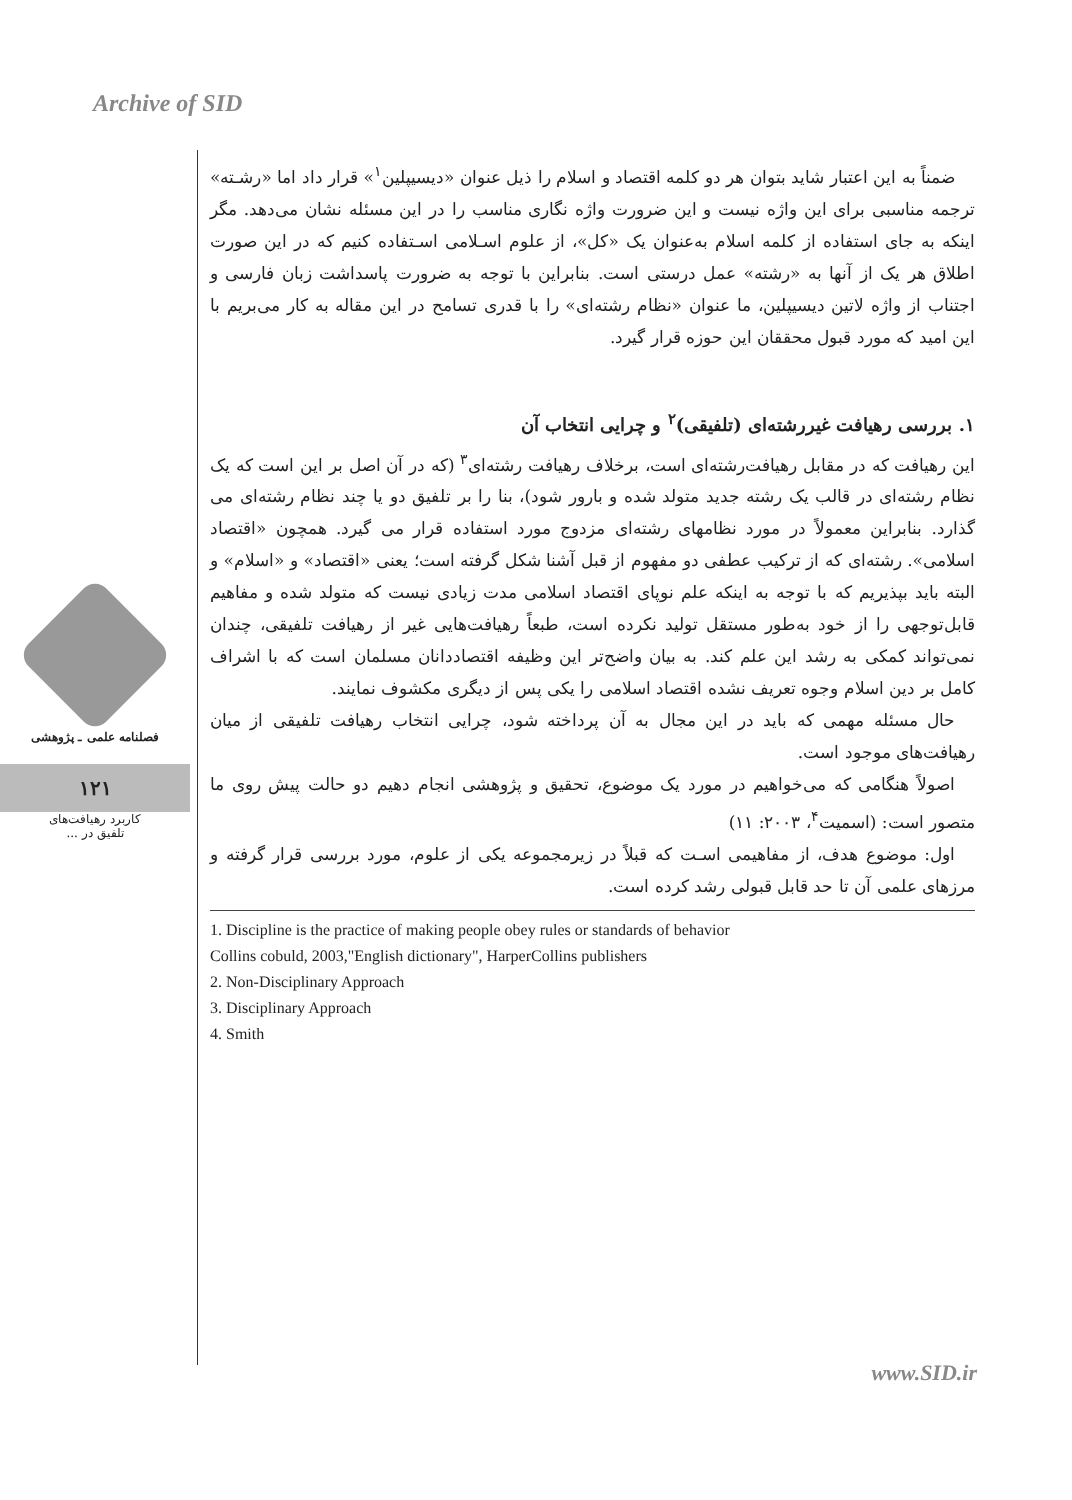Archive of SID
فصلنامه علمی ـ پژوهشی
۱۲۱
کاربرد رهیافت‌های
تلفیق در ...
ضمناً به این اعتبار شاید بتوان هر دو کلمه اقتصاد و اسلام را ذیل عنوان «دیسیپلین<sup>۱</sup>» قرار داد اما «رشـته» ترجمه مناسبی برای این واژه نیست و این ضرورت واژه نگاری مناسب را در این مسئله نشان می‌دهد. مگر اینکه به جای استفاده از کلمه اسلام به‌عنوان یک «کل»، از علوم اسـلامی اسـتفاده کنیم که در این صورت اطلاق هر یک از آنها به «رشته» عمل درستی است. بنابراین با توجه به ضرورت پاسداشت زبان فارسی و اجتناب از واژه لاتین دیسیپلین، ما عنوان «نظام رشته‌ای» را با قدری تسامح در این مقاله به کار می‌بریم با این امید که مورد قبول محققان این حوزه قرار گیرد.
۱. بررسی رهیافت غیررشته‌ای (تلفیقی)<sup>۲</sup> و چرایی انتخاب آن
این رهیافت که در مقابل رهیافت‌رشته‌ای است، برخلاف رهیافت رشته‌ای<sup>۳</sup> (که در آن اصل بر این است که یک نظام رشته‌ای در قالب یک رشته جدید متولد شده و بارور شود)، بنا را بر تلفیق دو یا چند نظام رشته‌ای می گذارد. بنابراین معمولاً در مورد نظامهای رشته‌ای مزدوج مورد استفاده قرار می گیرد. همچون «اقتصاد اسلامی». رشته‌ای که از ترکیب عطفی دو مفهوم از قبل آشنا شکل گرفته است؛ یعنی «اقتصاد» و «اسلام» و البته باید بپذیریم که با توجه به اینکه علم نوپای اقتصاد اسلامی مدت زیادی نیست که متولد شده و مفاهیم قابل‌توجهی را از خود به‌طور مستقل تولید نکرده است، طبعاً رهیافت‌هایی غیر از رهیافت تلفیقی، چندان نمی‌تواند کمکی به رشد این علم کند. به بیان واضح‌تر این وظیفه اقتصاددانان مسلمان است که با اشراف کامل بر دین اسلام وجوه تعریف نشده اقتصاد اسلامی را یکی پس از دیگری مکشوف نمایند.
حال مسئله مهمی که باید در این مجال به آن پرداخته شود، چرایی انتخاب رهیافت تلفیقی از میان رهیافت‌های موجود است.
اصولاً هنگامی که می‌خواهیم در مورد یک موضوع، تحقیق و پژوهشی انجام دهیم دو حالت پیش روی ما متصور است: (اسمیت<sup>۴</sup>، ۲۰۰۳: ۱۱)
اول: موضوع هدف، از مفاهیمی اسـت که قبلاً در زیرمجموعه یکی از علوم، مورد بررسی قرار گرفته و مرزهای علمی آن تا حد قابل قبولی رشد کرده است.
1. Discipline is the practice of making people obey rules or standards of behavior
Collins cobuld, 2003,"English dictionary", HarperCollins publishers
2. Non-Disciplinary Approach
3. Disciplinary Approach
4. Smith
www.SID.ir